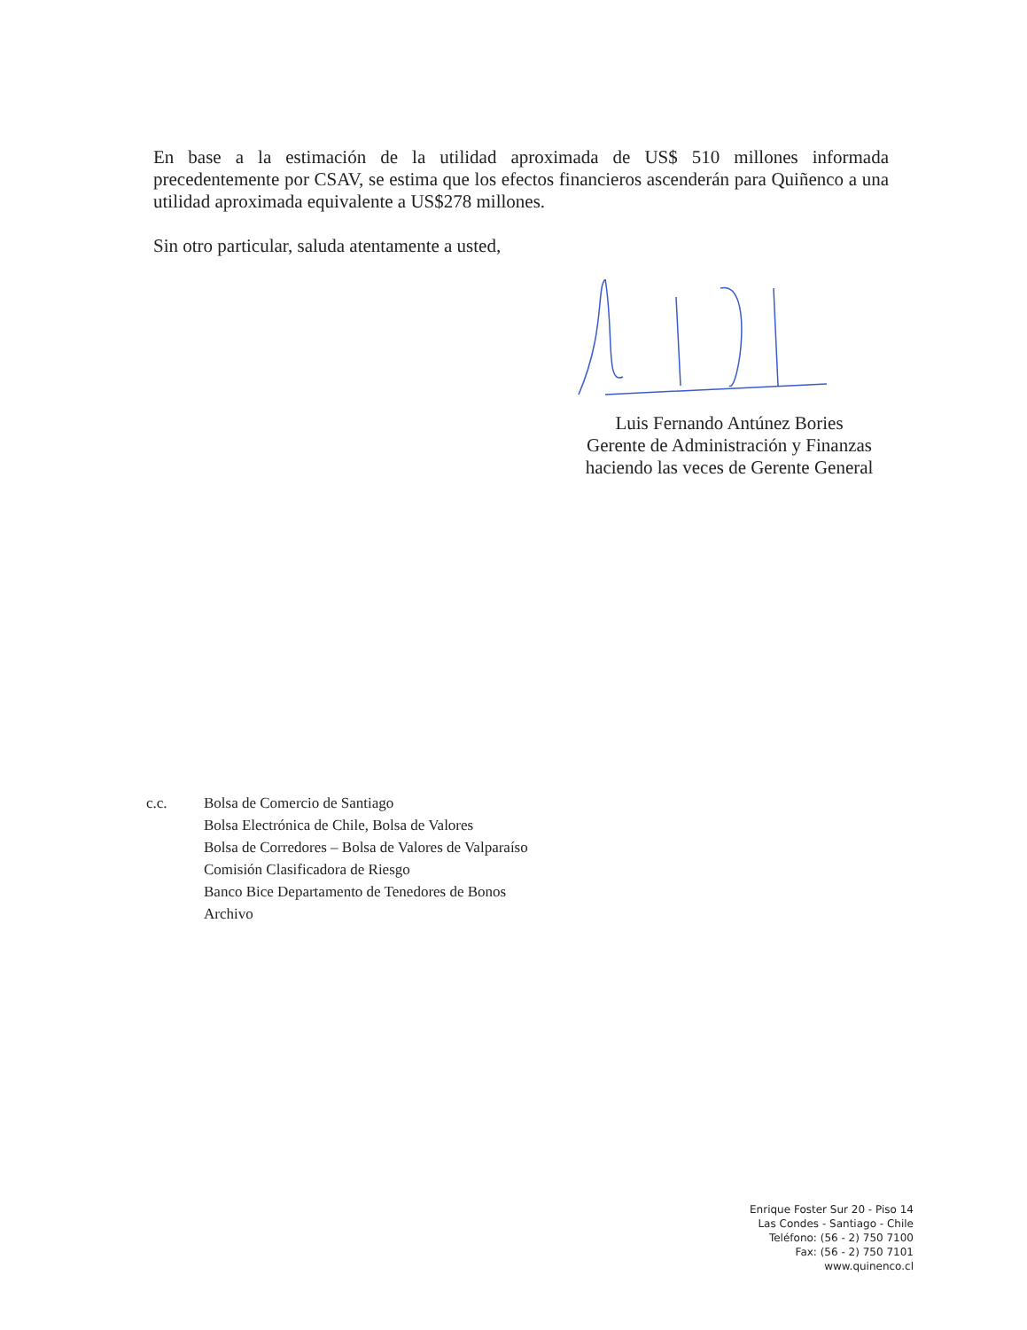En base a la estimación de la utilidad aproximada de US$ 510 millones informada precedentemente por CSAV, se estima que los efectos financieros ascenderán para Quiñenco a una utilidad aproximada equivalente a US$278 millones.
Sin otro particular, saluda atentamente a usted,
Luis Fernando Antúnez Bories
Gerente de Administración y Finanzas
haciendo las veces de Gerente General
c.c. Bolsa de Comercio de Santiago
Bolsa Electrónica de Chile, Bolsa de Valores
Bolsa de Corredores – Bolsa de Valores de Valparaíso
Comisión Clasificadora de Riesgo
Banco Bice Departamento de Tenedores de Bonos
Archivo
Enrique Foster Sur 20 - Piso 14
Las Condes - Santiago - Chile
Teléfono: (56 - 2) 750 7100
Fax: (56 - 2) 750 7101
www.quinenco.cl